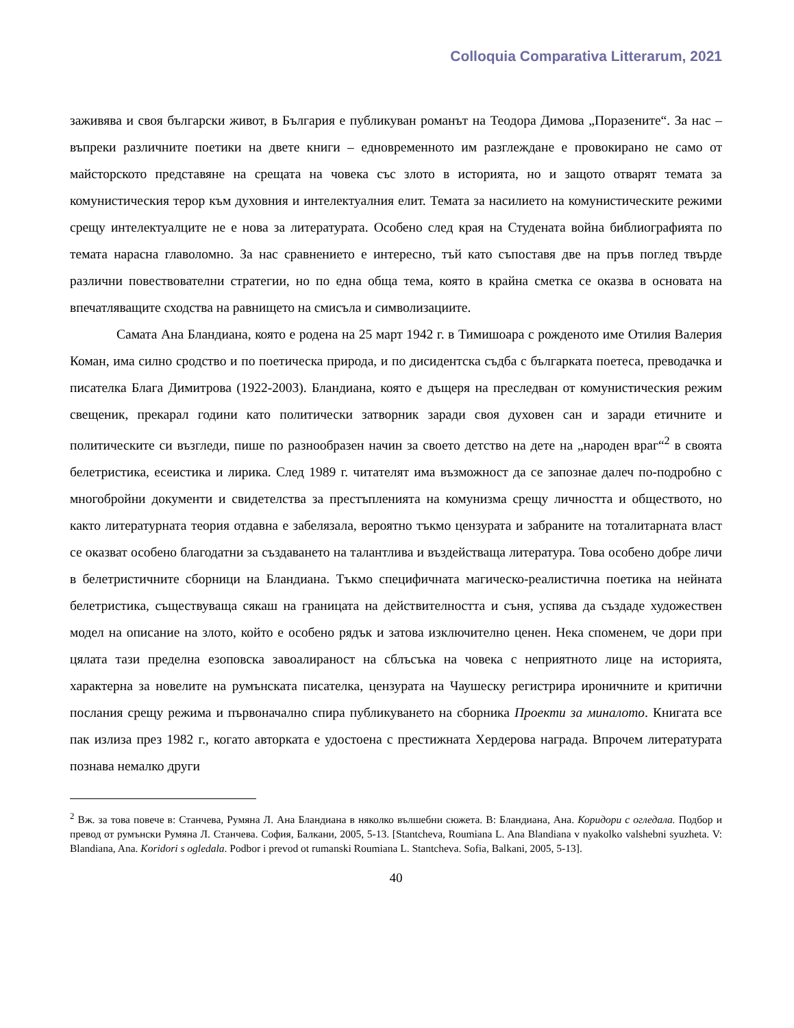Colloquia Comparativa Litterarum, 2021
заживява и своя български живот, в България е публикуван романът на Теодора Димова „Поразените“. За нас – въпреки различните поетики на двете книги – едновременното им разглеждане е провокирано не само от майсторското представяне на срещата на човека със злото в историята, но и защото отварят темата за комунистическия терор към духовния и интелектуалния елит. Темата за насилието на комунистическите режими срещу интелектуалците не е нова за литературата. Особено след края на Студената война библиографията по темата нарасна главоломно. За нас сравнението е интересно, тъй като съпоставя две на пръв поглед твърде различни повествователни стратегии, но по една обща тема, която в крайна сметка се оказва в основата на впечатляващите сходства на равнището на смисъла и символизациите.
Самата Ана Бландиана, която е родена на 25 март 1942 г. в Тимишоара с рожденото име Отилия Валерия Коман, има силно сродство и по поетическа природа, и по дисидентска съдба с българката поетеса, преводачка и писателка Блага Димитрова (1922-2003). Бландиана, която е дъщеря на преследван от комунистическия режим свещеник, прекарал години като политически затворник заради своя духовен сан и заради етичните и политическите си възгледи, пише по разнообразен начин за своето детство на дете на „народен враг“<sup>2</sup> в своята белетристика, есеистика и лирика. След 1989 г. читателят има възможност да се запознае далеч по-подробно с многобройни документи и свидетелства за престъпленията на комунизма срещу личността и обществото, но както литературната теория отдавна е забелязала, вероятно тъкмо цензурата и забраните на тоталитарната власт се оказват особено благодатни за създаването на талантлива и въздействаща литература. Това особено добре личи в белетристичните сборници на Бландиана. Тъкмо специфичната магическо-реалистична поетика на нейната белетристика, съществуваща сякаш на границата на действителността и съня, успява да създаде художествен модел на описание на злото, който е особено рядък и затова изключително ценен. Нека споменем, че дори при цялата тази пределна езоповска завоалираност на сблъсъка на човека с неприятното лице на историята, характерна за новелите на румънската писателка, цензурата на Чаушеску регистрира ироничните и критични послания срещу режима и първоначално спира публикуването на сборника Проекти за миналото. Книгата все пак излиза през 1982 г., когато авторката е удостоена с престижната Хердерова награда. Впрочем литературата познава немалко други
<sup>2</sup> Вж. за това повече в: Станчева, Румяна Л. Ана Бландиана в няколко вълшебни сюжета. В: Бландиана, Ана. Коридори с огледала. Подбор и превод от румънски Румяна Л. Станчева. София, Балкани, 2005, 5-13. [Stantcheva, Roumiana L. Ana Blandiana v nyakolko valshebni syuzheta. V: Blandiana, Ana. Koridori s ogledala. Podbor i prevod ot rumanski Roumiana L. Stantcheva. Sofia, Balkani, 2005, 5-13].
40